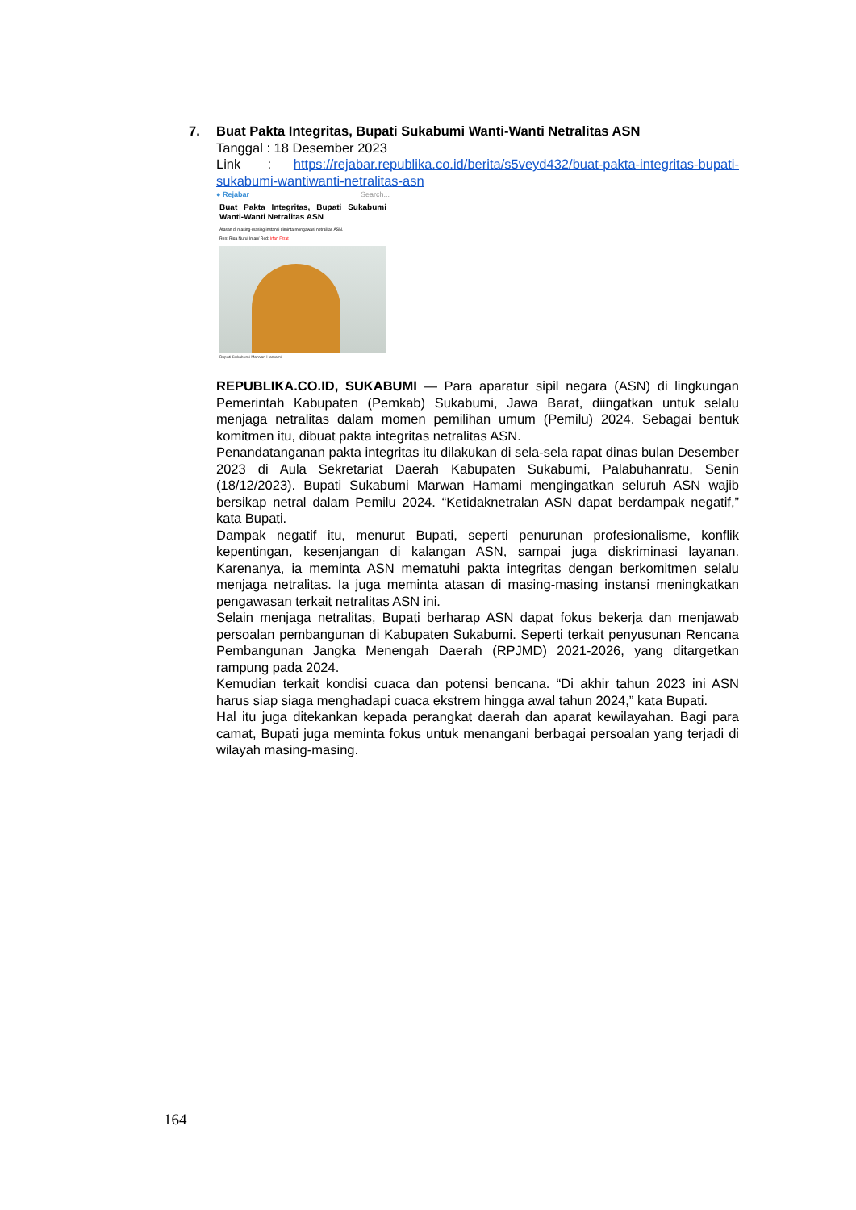7.
Buat Pakta Integritas, Bupati Sukabumi Wanti-Wanti Netralitas ASN
Tanggal : 18 Desember 2023
Link : https://rejabar.republika.co.id/berita/s5veyd432/buat-pakta-integritas-bupati-sukabumi-wantiwanti-netralitas-asn
● Rejabar Search...
Buat Pakta Integritas, Bupati Sukabumi Wanti-Wanti Netralitas ASN
Atasan di masing-masing instansi diminta mengawasi netralitas ASN.
Rep: Riga Nurul Iman/ Red: Irfan Fitrat
Bupati Sukabumi Marwan Hamami.
REPUBLIKA.CO.ID, SUKABUMI — Para aparatur sipil negara (ASN) di lingkungan Pemerintah Kabupaten (Pemkab) Sukabumi, Jawa Barat, diingatkan untuk selalu menjaga netralitas dalam momen pemilihan umum (Pemilu) 2024. Sebagai bentuk komitmen itu, dibuat pakta integritas netralitas ASN.
Penandatanganan pakta integritas itu dilakukan di sela-sela rapat dinas bulan Desember 2023 di Aula Sekretariat Daerah Kabupaten Sukabumi, Palabuhanratu, Senin (18/12/2023). Bupati Sukabumi Marwan Hamami mengingatkan seluruh ASN wajib bersikap netral dalam Pemilu 2024. “Ketidaknetralan ASN dapat berdampak negatif,” kata Bupati.
Dampak negatif itu, menurut Bupati, seperti penurunan profesionalisme, konflik kepentingan, kesenjangan di kalangan ASN, sampai juga diskriminasi layanan. Karenanya, ia meminta ASN mematuhi pakta integritas dengan berkomitmen selalu menjaga netralitas. Ia juga meminta atasan di masing-masing instansi meningkatkan pengawasan terkait netralitas ASN ini.
Selain menjaga netralitas, Bupati berharap ASN dapat fokus bekerja dan menjawab persoalan pembangunan di Kabupaten Sukabumi. Seperti terkait penyusunan Rencana Pembangunan Jangka Menengah Daerah (RPJMD) 2021-2026, yang ditargetkan rampung pada 2024.
Kemudian terkait kondisi cuaca dan potensi bencana. “Di akhir tahun 2023 ini ASN harus siap siaga menghadapi cuaca ekstrem hingga awal tahun 2024,” kata Bupati.
Hal itu juga ditekankan kepada perangkat daerah dan aparat kewilayahan. Bagi para camat, Bupati juga meminta fokus untuk menangani berbagai persoalan yang terjadi di wilayah masing-masing.
164